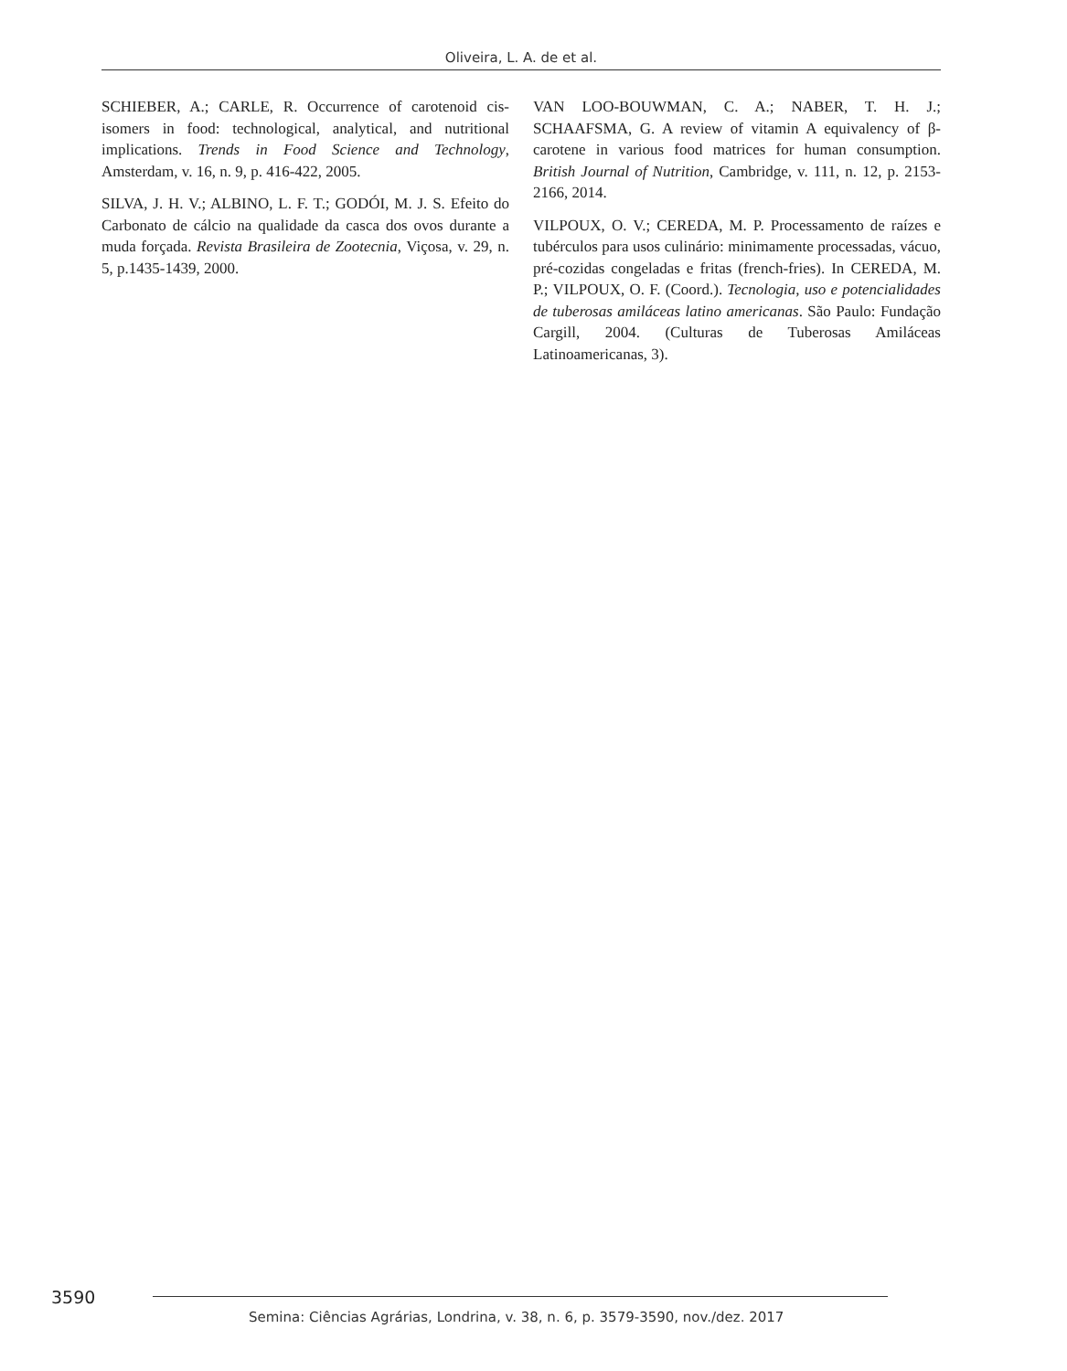Oliveira, L. A. de et al.
SCHIEBER, A.; CARLE, R. Occurrence of carotenoid cis-isomers in food: technological, analytical, and nutritional implications. Trends in Food Science and Technology, Amsterdam, v. 16, n. 9, p. 416-422, 2005.
SILVA, J. H. V.; ALBINO, L. F. T.; GODÓI, M. J. S. Efeito do Carbonato de cálcio na qualidade da casca dos ovos durante a muda forçada. Revista Brasileira de Zootecnia, Viçosa, v. 29, n. 5, p.1435-1439, 2000.
VAN LOO-BOUWMAN, C. A.; NABER, T. H. J.; SCHAAFSMA, G. A review of vitamin A equivalency of β-carotene in various food matrices for human consumption. British Journal of Nutrition, Cambridge, v. 111, n. 12, p. 2153-2166, 2014.
VILPOUX, O. V.; CEREDA, M. P. Processamento de raízes e tubérculos para usos culinário: minimamente processadas, vácuo, pré-cozidas congeladas e fritas (french-fries). In CEREDA, M. P.; VILPOUX, O. F. (Coord.). Tecnologia, uso e potencialidades de tuberosas amiláceas latino americanas. São Paulo: Fundação Cargill, 2004. (Culturas de Tuberosas Amiláceas Latinoamericanas, 3).
3590
Semina: Ciências Agrárias, Londrina, v. 38, n. 6, p. 3579-3590, nov./dez. 2017